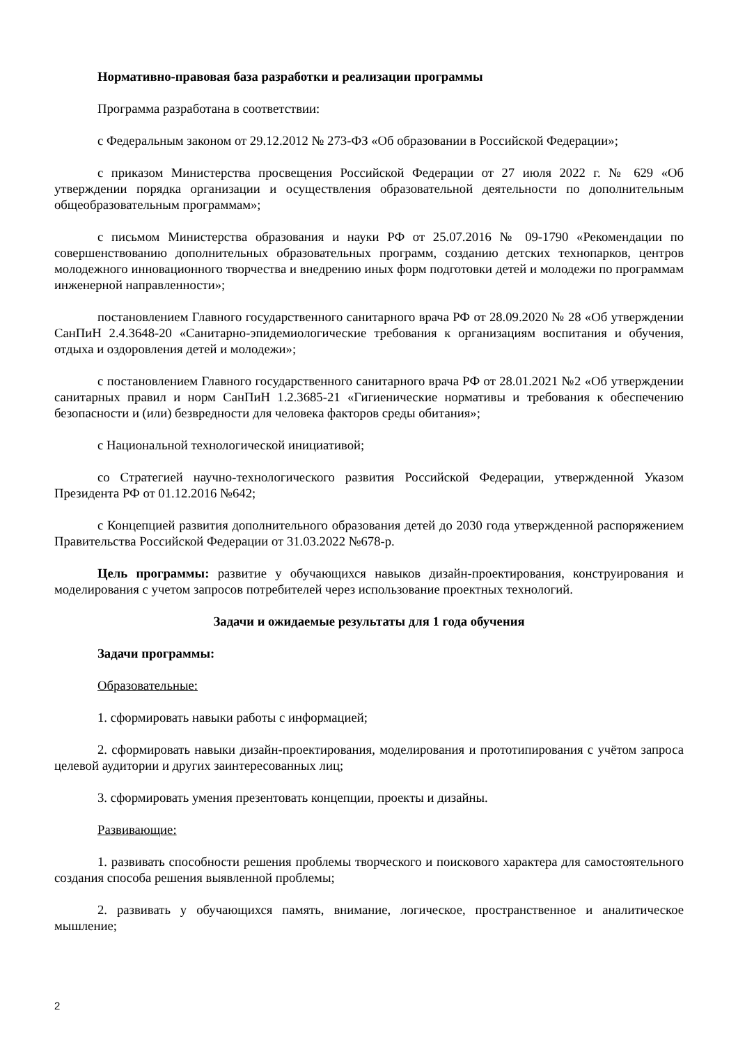Нормативно-правовая база разработки и реализации программы
Программа разработана в соответствии:
с Федеральным законом от 29.12.2012 № 273-ФЗ «Об образовании в Российской Федерации»;
с приказом Министерства просвещения Российской Федерации от 27 июля 2022 г. № 629 «Об утверждении порядка организации и осуществления образовательной деятельности по дополнительным общеобразовательным программам»;
с письмом Министерства образования и науки РФ от 25.07.2016 № 09-1790 «Рекомендации по совершенствованию дополнительных образовательных программ, созданию детских технопарков, центров молодежного инновационного творчества и внедрению иных форм подготовки детей и молодежи по программам инженерной направленности»;
постановлением Главного государственного санитарного врача РФ от 28.09.2020 № 28 «Об утверждении СанПиН 2.4.3648-20 «Санитарно-эпидемиологические требования к организациям воспитания и обучения, отдыха и оздоровления детей и молодежи»;
с постановлением Главного государственного санитарного врача РФ от 28.01.2021 №2 «Об утверждении санитарных правил и норм СанПиН 1.2.3685-21 «Гигиенические нормативы и требования к обеспечению безопасности и (или) безвредности для человека факторов среды обитания»;
с Национальной технологической инициативой;
со Стратегией научно-технологического развития Российской Федерации, утвержденной Указом Президента РФ от 01.12.2016 №642;
с Концепцией развития дополнительного образования детей до 2030 года утвержденной распоряжением Правительства Российской Федерации от 31.03.2022 №678-р.
Цель программы: развитие у обучающихся навыков дизайн-проектирования, конструирования и моделирования с учетом запросов потребителей через использование проектных технологий.
Задачи и ожидаемые результаты для 1 года обучения
Задачи программы:
Образовательные:
1. сформировать навыки работы с информацией;
2. сформировать навыки дизайн-проектирования, моделирования и прототипирования с учётом запроса целевой аудитории и других заинтересованных лиц;
3. сформировать умения презентовать концепции, проекты и дизайны.
Развивающие:
1. развивать способности решения проблемы творческого и поискового характера для самостоятельного создания способа решения выявленной проблемы;
2. развивать у обучающихся память, внимание, логическое, пространственное и аналитическое мышление;
2